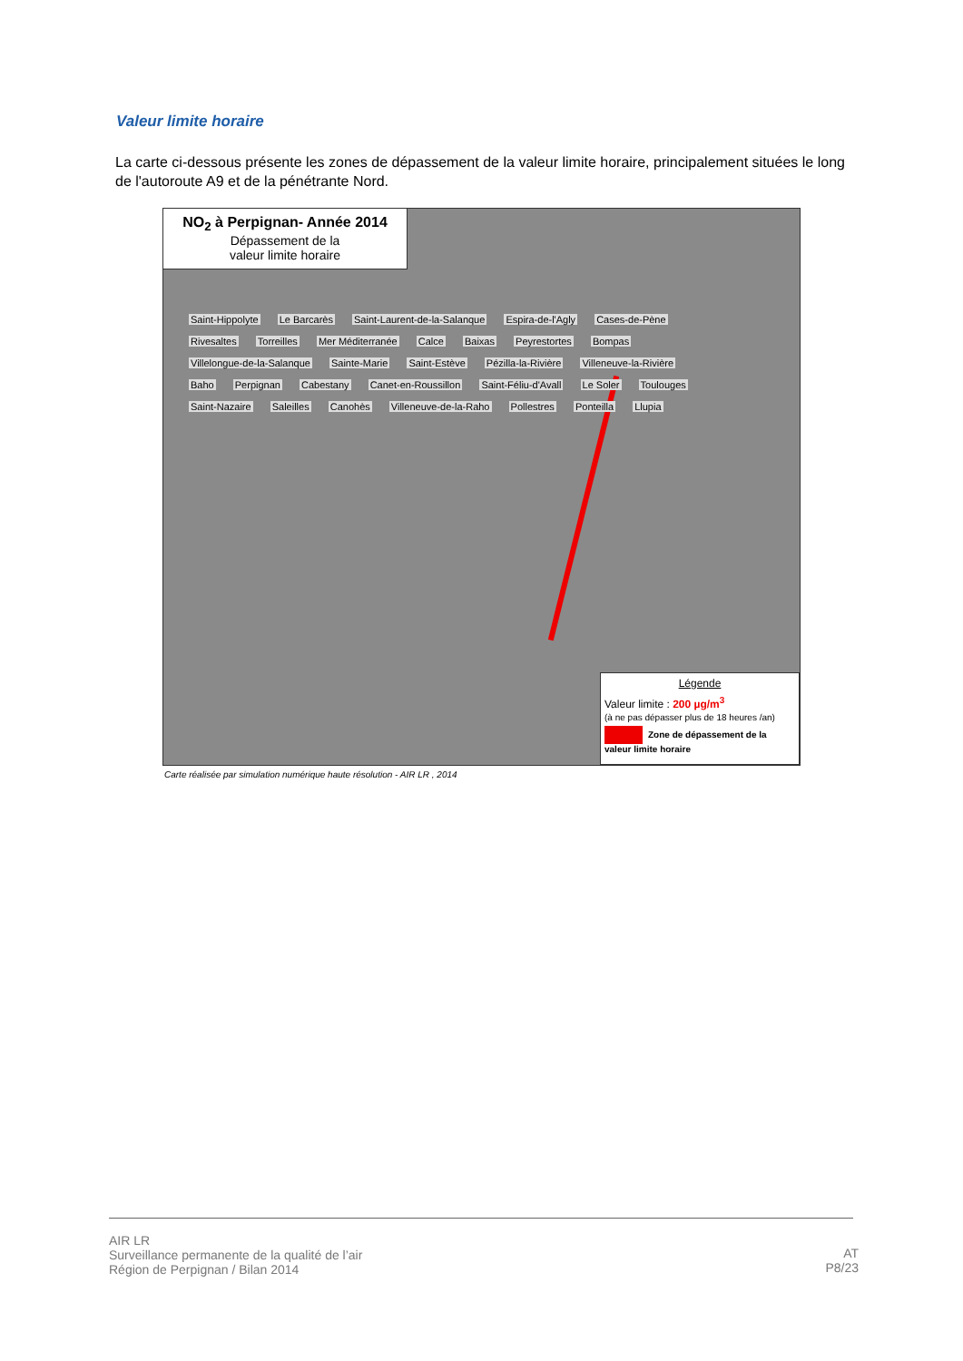Valeur limite horaire
La carte ci-dessous présente les zones de dépassement de la valeur limite horaire, principalement situées le long de l'autoroute A9 et de la pénétrante Nord.
NO<sub>2</sub> à Perpignan- Année 2014
Dépassement de la
valeur limite horaire
Saint-Hippolyte Le Barcarès Saint-Laurent-de-la-Salanque Espira-de-l'Agly Cases-de-Pène Rivesaltes Torreilles Mer Méditerranée Calce Baixas Peyrestortes Bompas Villelongue-de-la-Salanque Sainte-Marie Saint-Estève Pézilla-la-Rivière Villeneuve-la-Rivière Baho Perpignan Cabestany Canet-en-Roussillon Saint-Féliu-d'Avall Le Soler Toulouges Saint-Nazaire Saleilles Canohès Villeneuve-de-la-Raho Pollestres Ponteilla Llupia
Légende
Valeur limite : 200 µg/m<sup>3</sup>
(à ne pas dépasser plus de 18 heures /an)
Zone de dépassement de la valeur limite horaire
Carte réalisée par simulation numérique haute résolution - AIR LR , 2014
AIR LR
Surveillance permanente de la qualité de l’air
Région de Perpignan / Bilan 2014
AT
P8/23